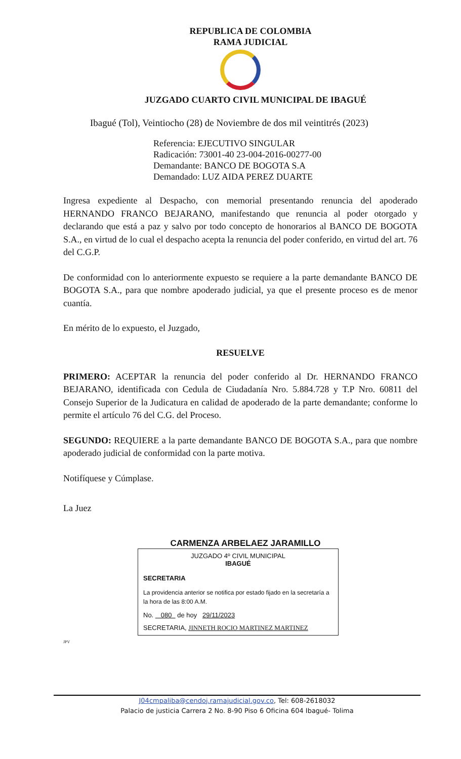REPUBLICA DE COLOMBIA
RAMA JUDICIAL
JUZGADO CUARTO CIVIL MUNICIPAL DE IBAGUÉ
Ibagué (Tol), Veintiocho (28) de Noviembre de dos mil veintitrés (2023)
Referencia: EJECUTIVO SINGULAR
Radicación: 73001-40 23-004-2016-00277-00
Demandante: BANCO DE BOGOTA S.A
Demandado: LUZ AIDA PEREZ DUARTE
Ingresa expediente al Despacho, con memorial presentando renuncia del apoderado HERNANDO FRANCO BEJARANO, manifestando que renuncia al poder otorgado y declarando que está a paz y salvo por todo concepto de honorarios al BANCO DE BOGOTA S.A., en virtud de lo cual el despacho acepta la renuncia del poder conferido, en virtud del art. 76 del C.G.P.
De conformidad con lo anteriormente expuesto se requiere a la parte demandante BANCO DE BOGOTA S.A., para que nombre apoderado judicial, ya que el presente proceso es de menor cuantía.
En mérito de lo expuesto, el Juzgado,
RESUELVE
PRIMERO: ACEPTAR la renuncia del poder conferido al Dr. HERNANDO FRANCO BEJARANO, identificada con Cedula de Ciudadanía Nro. 5.884.728 y T.P Nro. 60811 del Consejo Superior de la Judicatura en calidad de apoderado de la parte demandante; conforme lo permite el artículo 76 del C.G. del Proceso.
SEGUNDO: REQUIERE a la parte demandante BANCO DE BOGOTA S.A., para que nombre apoderado judicial de conformidad con la parte motiva.
Notifíquese y Cúmplase.
La Juez
CARMENZA ARBELAEZ JARAMILLO
JUZGADO 4º CIVIL MUNICIPAL
IBAGUÉ
SECRETARIA
La providencia anterior se notifica por estado fijado en la secretaría a la hora de las 8:00 A.M.
No. 080 de hoy 29/11/2023
SECRETARIA, JINNETH ROCIO MARTINEZ MARTINEZ
JPV
J04cmpaliba@cendoj.ramajudicial.gov.co, Tel: 608-2618032
Palacio de justicia Carrera 2 No. 8-90 Piso 6 Oficina 604 Ibagué- Tolima